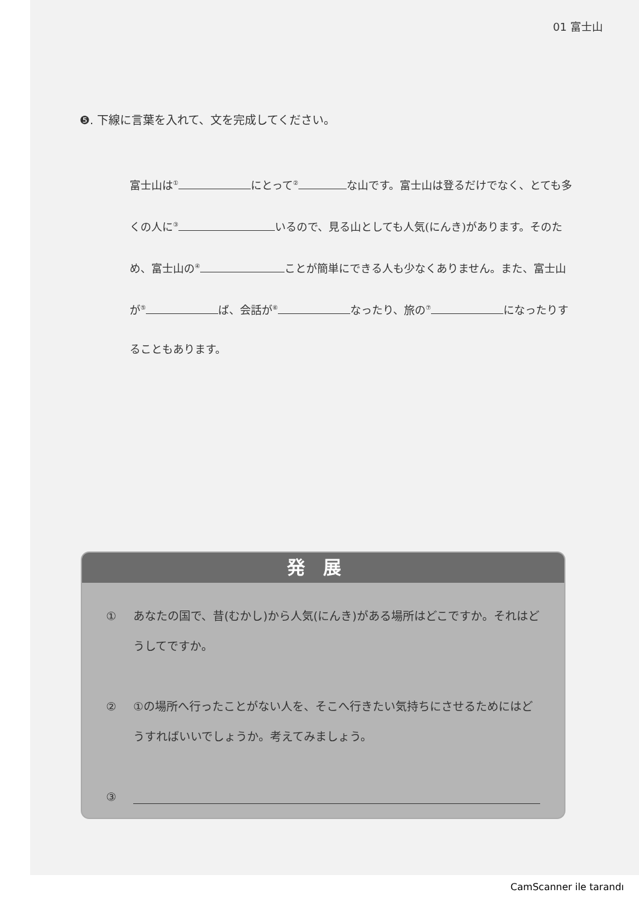01 富士山
❺. 下線に言葉を入れて、文を完成してください。
富士山は<sup>①</sup> にとって<sup>②</sup> な山です。富士山は登るだけでなく、とても多くの人に<sup>③</sup> いるので、見る山としても人気(にんき)があります。そのため、富士山の<sup>④</sup> ことが簡単にできる人も少なくありません。また、富士山が<sup>⑤</sup> ば、会話が<sup>⑥</sup> なったり、旅の<sup>⑦</sup> になったりすることもあります。
発展
① あなたの国で、昔(むかし)から人気(にんき)がある場所はどこですか。それはどうしてですか。
② ①の場所へ行ったことがない人を、そこへ行きたい気持ちにさせるためにはどうすればいいでしょうか。考えてみましょう。
③
CamScanner ile tarandı